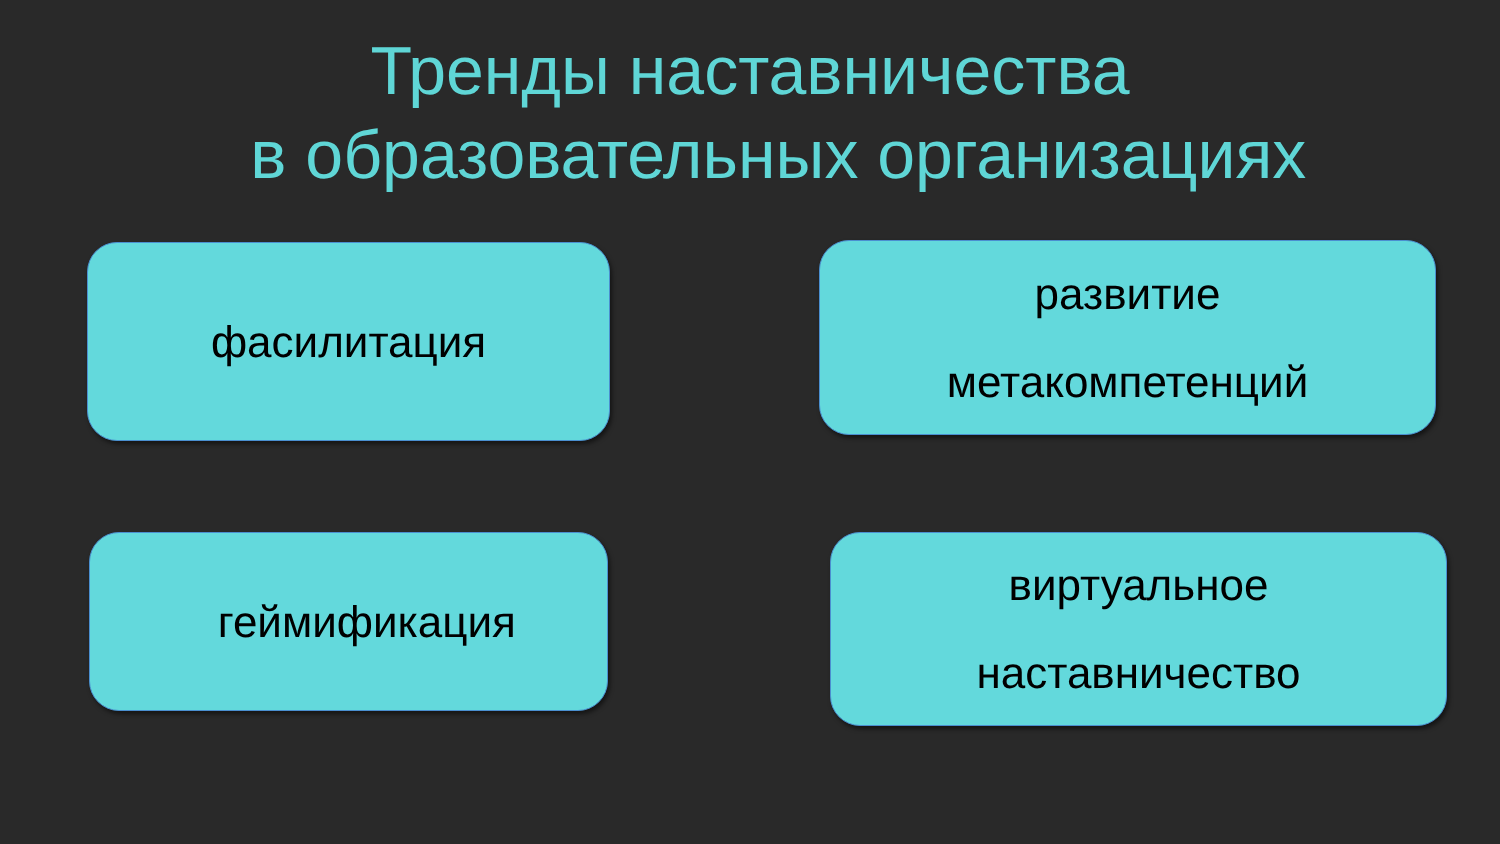Тренды наставничества
в образовательных организациях
фасилитация
развитие
метакомпетенций
геймификация
виртуальное
наставничество